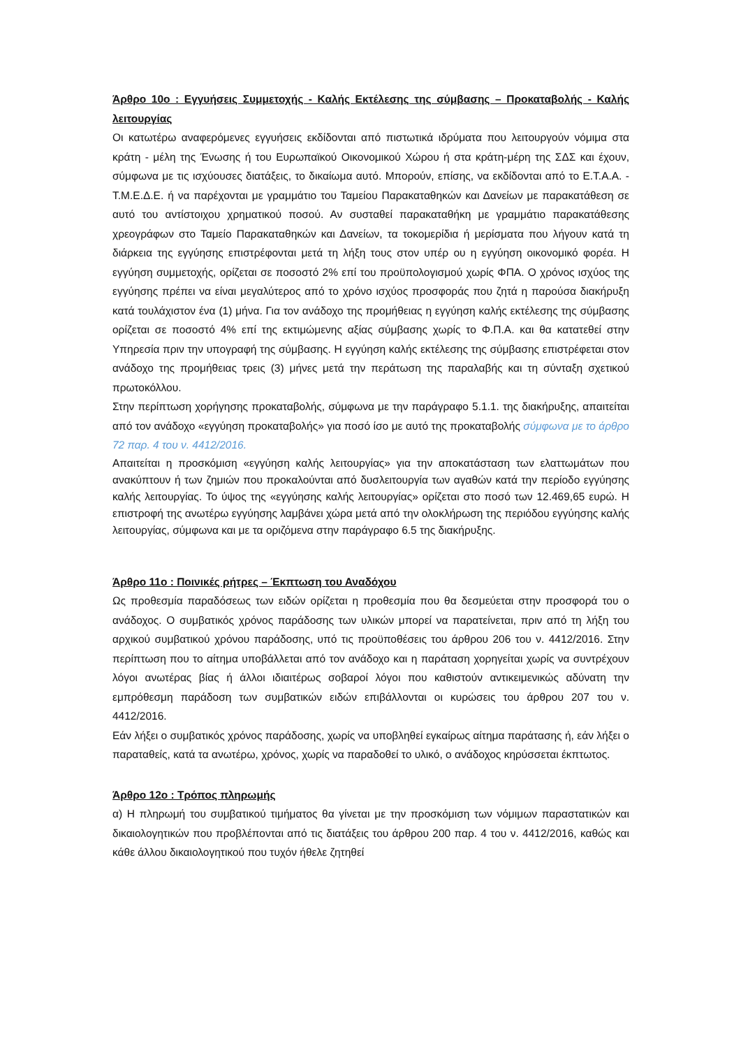Άρθρο 10ο : Εγγυήσεις Συμμετοχής - Καλής Εκτέλεσης της σύμβασης – Προκαταβολής - Καλής λειτουργίας
Οι κατωτέρω αναφερόμενες εγγυήσεις εκδίδονται από πιστωτικά ιδρύματα που λειτουργούν νόμιμα στα κράτη - μέλη της Ένωσης ή του Ευρωπαϊκού Οικονομικού Χώρου ή στα κράτη-μέρη της ΣΔΣ και έχουν, σύμφωνα με τις ισχύουσες διατάξεις, το δικαίωμα αυτό. Μπορούν, επίσης, να εκδίδονται από το Ε.Τ.Α.Α. - Τ.Μ.Ε.Δ.Ε. ή να παρέχονται με γραμμάτιο του Ταμείου Παρακαταθηκών και Δανείων με παρακατάθεση σε αυτό του αντίστοιχου χρηματικού ποσού. Αν συσταθεί παρακαταθήκη με γραμμάτιο παρακατάθεσης χρεογράφων στο Ταμείο Παρακαταθηκών και Δανείων, τα τοκομερίδια ή μερίσματα που λήγουν κατά τη διάρκεια της εγγύησης επιστρέφονται μετά τη λήξη τους στον υπέρ ου η εγγύηση οικονομικό φορέα. Η εγγύηση συμμετοχής, ορίζεται σε ποσοστό 2% επί του προϋπολογισμού χωρίς ΦΠΑ. Ο χρόνος ισχύος της εγγύησης πρέπει να είναι μεγαλύτερος από το χρόνο ισχύος προσφοράς που ζητά η παρούσα διακήρυξη κατά τουλάχιστον ένα (1) μήνα. Για τον ανάδοχο της προμήθειας η εγγύηση καλής εκτέλεσης της σύμβασης ορίζεται σε ποσοστό 4% επί της εκτιμώμενης αξίας σύμβασης χωρίς το Φ.Π.Α. και θα κατατεθεί στην Υπηρεσία πριν την υπογραφή της σύμβασης. Η εγγύηση καλής εκτέλεσης της σύμβασης επιστρέφεται στον ανάδοχο της προμήθειας τρεις (3) μήνες μετά την περάτωση της παραλαβής και τη σύνταξη σχετικού πρωτοκόλλου.
Στην περίπτωση χορήγησης προκαταβολής, σύμφωνα με την παράγραφο 5.1.1. της διακήρυξης, απαιτείται από τον ανάδοχο «εγγύηση προκαταβολής» για ποσό ίσο με αυτό της προκαταβολής σύμφωνα με το άρθρο 72 παρ. 4 του ν. 4412/2016.
Απαιτείται η προσκόμιση «εγγύηση καλής λειτουργίας» για την αποκατάσταση των ελαττωμάτων που ανακύπτουν ή των ζημιών που προκαλούνται από δυσλειτουργία των αγαθών κατά την περίοδο εγγύησης καλής λειτουργίας. Το ύψος της «εγγύησης καλής λειτουργίας» ορίζεται στο ποσό των 12.469,65 ευρώ. Η επιστροφή της ανωτέρω εγγύησης λαμβάνει χώρα μετά από την ολοκλήρωση της περιόδου εγγύησης καλής λειτουργίας, σύμφωνα και με τα οριζόμενα στην παράγραφο 6.5 της διακήρυξης.
Άρθρο 11ο : Ποινικές ρήτρες – Έκπτωση του Αναδόχου
Ως προθεσμία παραδόσεως των ειδών ορίζεται η προθεσμία που θα δεσμεύεται στην προσφορά του ο ανάδοχος. Ο συμβατικός χρόνος παράδοσης των υλικών μπορεί να παρατείνεται, πριν από τη λήξη του αρχικού συμβατικού χρόνου παράδοσης, υπό τις προϋποθέσεις του άρθρου 206 του ν. 4412/2016. Στην περίπτωση που το αίτημα υποβάλλεται από τον ανάδοχο και η παράταση χορηγείται χωρίς να συντρέχουν λόγοι ανωτέρας βίας ή άλλοι ιδιαιτέρως σοβαροί λόγοι που καθιστούν αντικειμενικώς αδύνατη την εμπρόθεσμη παράδοση των συμβατικών ειδών επιβάλλονται οι κυρώσεις του άρθρου 207 του ν. 4412/2016.
Εάν λήξει ο συμβατικός χρόνος παράδοσης, χωρίς να υποβληθεί εγκαίρως αίτημα παράτασης ή, εάν λήξει ο παραταθείς, κατά τα ανωτέρω, χρόνος, χωρίς να παραδοθεί το υλικό, ο ανάδοχος κηρύσσεται έκπτωτος.
Άρθρο 12ο : Τρόπος πληρωμής
α) Η πληρωμή του συμβατικού τιμήματος θα γίνεται με την προσκόμιση των νόμιμων παραστατικών και δικαιολογητικών που προβλέπονται από τις διατάξεις του άρθρου 200 παρ. 4 του ν. 4412/2016, καθώς και κάθε άλλου δικαιολογητικού που τυχόν ήθελε ζητηθεί